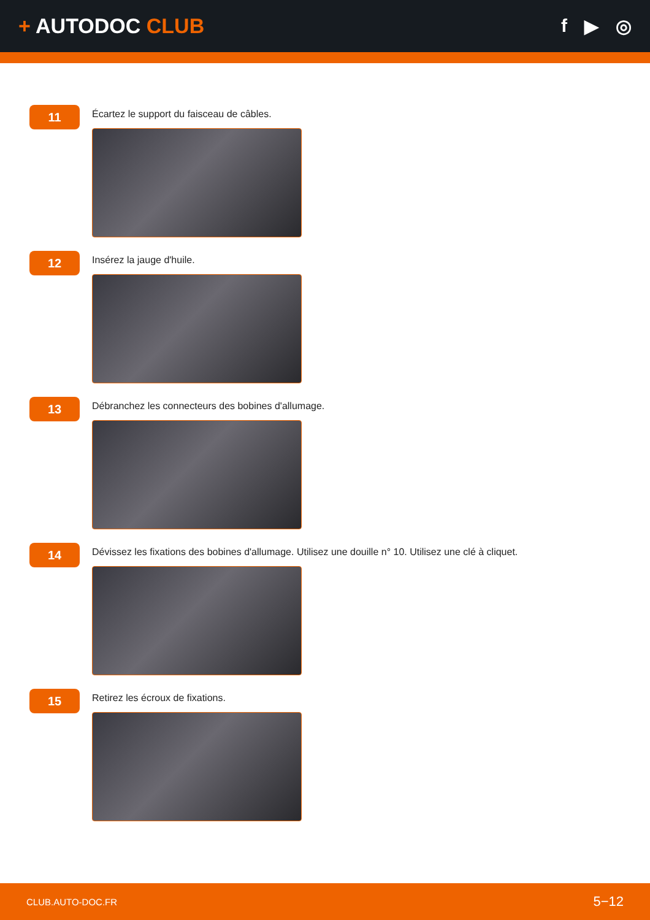+ AUTODOC CLUB f ▶ ◎
11
Écartez le support du faisceau de câbles.
12
Insérez la jauge d'huile.
13
Débranchez les connecteurs des bobines d'allumage.
14
Dévissez les fixations des bobines d'allumage. Utilisez une douille n° 10. Utilisez une clé à cliquet.
15
Retirez les écroux de fixations.
CLUB.AUTO-DOC.FR 5−12